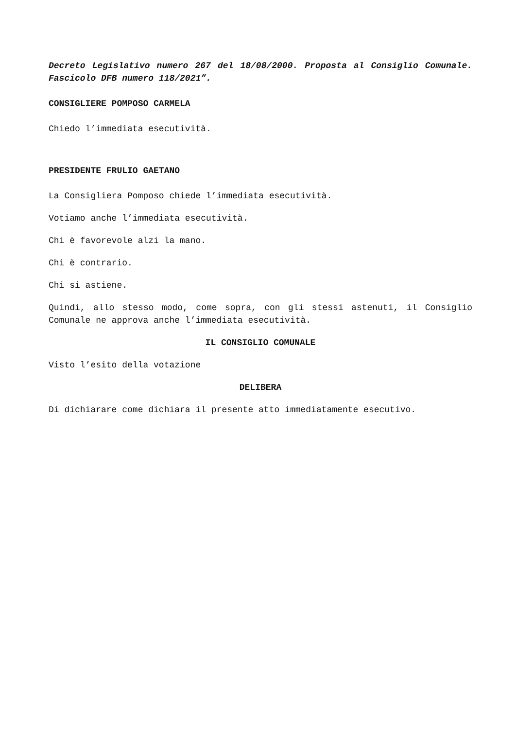Decreto Legislativo numero 267 del 18/08/2000. Proposta al Consiglio Comunale. Fascicolo DFB numero 118/2021”.
CONSIGLIERE POMPOSO CARMELA
Chiedo l’immediata esecutività.
PRESIDENTE FRULIO GAETANO
La Consigliera Pomposo chiede l’immediata esecutività.
Votiamo anche l’immediata esecutività.
Chi è favorevole alzi la mano.
Chi è contrario.
Chi si astiene.
Quindi, allo stesso modo, come sopra, con gli stessi astenuti, il Consiglio Comunale ne approva anche l’immediata esecutività.
IL CONSIGLIO COMUNALE
Visto l’esito della votazione
DELIBERA
Di dichiarare come dichiara il presente atto immediatamente esecutivo.